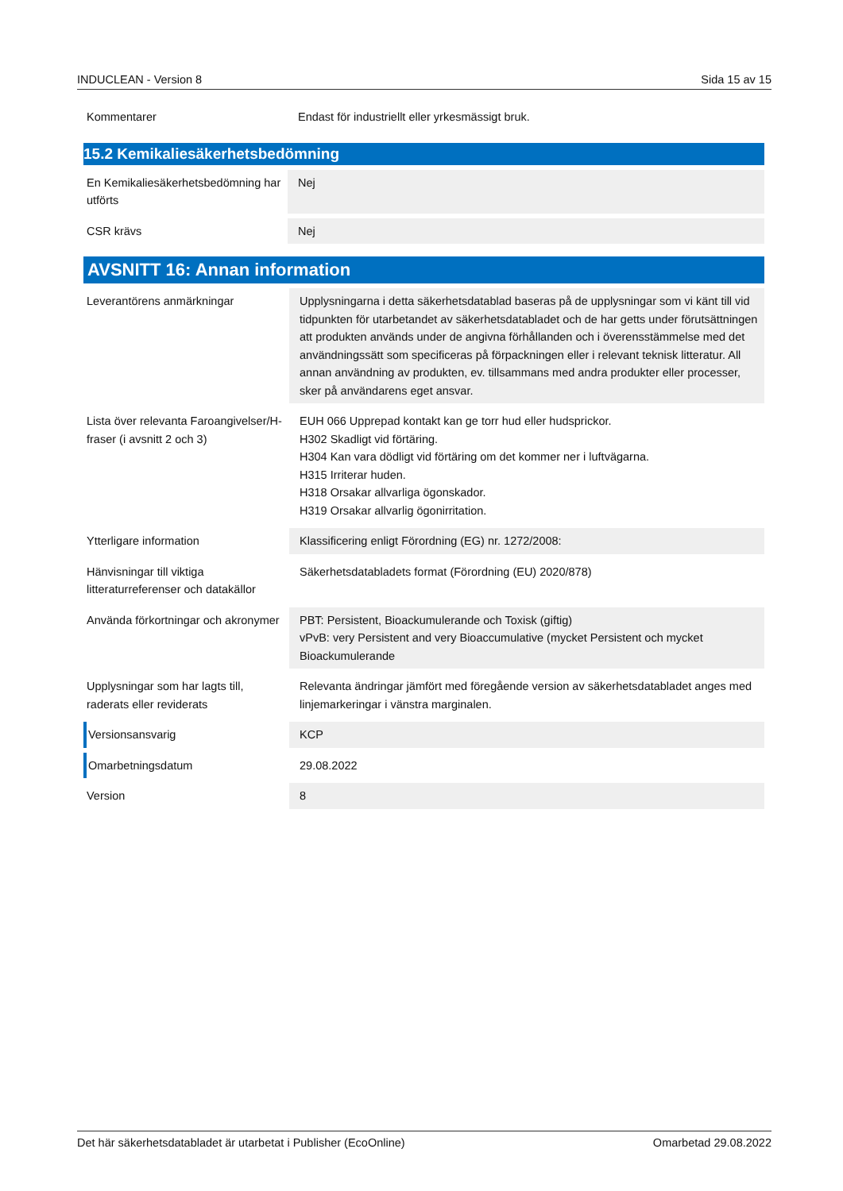INDUCLEAN - Version 8 Sida 15 av 15
| Kommentarer | Endast för industriellt eller yrkesmässigt bruk. |
15.2 Kemikaliesäkerhetsbedömning
| En Kemikaliesäkerhetsbedömning har utförts | Nej |
| CSR krävs | Nej |
AVSNITT 16: Annan information
| Leverantörens anmärkningar | Upplysningarna i detta säkerhetsdatablad baseras på de upplysningar som vi känt till vid tidpunkten för utarbetandet av säkerhetsdatabladet och de har getts under förutsättningen att produkten används under de angivna förhållanden och i överensstämmelse med det användningssätt som specificeras på förpackningen eller i relevant teknisk litteratur. All annan användning av produkten, ev. tillsammans med andra produkter eller processer, sker på användarens eget ansvar. |
| Lista över relevanta Faroangivelser/H-fraser (i avsnitt 2 och 3) | EUH 066 Upprepad kontakt kan ge torr hud eller hudsprickor. H302 Skadligt vid förtäring. H304 Kan vara dödligt vid förtäring om det kommer ner i luftvägarna. H315 Irriterar huden. H318 Orsakar allvarliga ögonskador. H319 Orsakar allvarlig ögonirritation. |
| Ytterligare information | Klassificering enligt Förordning (EG) nr. 1272/2008: |
| Hänvisningar till viktiga litteraturreferenser och datakällor | Säkerhetsdatabladets format (Förordning (EU) 2020/878) |
| Använda förkortningar och akronymer | PBT: Persistent, Bioackumulerande och Toxisk (giftig) vPvB: very Persistent and very Bioaccumulative (mycket Persistent och mycket Bioackumulerande |
| Upplysningar som har lagts till, raderats eller reviderats | Relevanta ändringar jämfört med föregående version av säkerhetsdatabladet anges med linjemarkeringar i vänstra marginalen. |
| Versionsansvarig | KCP |
| Omarbetningsdatum | 29.08.2022 |
| Version | 8 |
Det här säkerhetsdatabladet är utarbetat i Publisher (EcoOnline) Omarbetad 29.08.2022